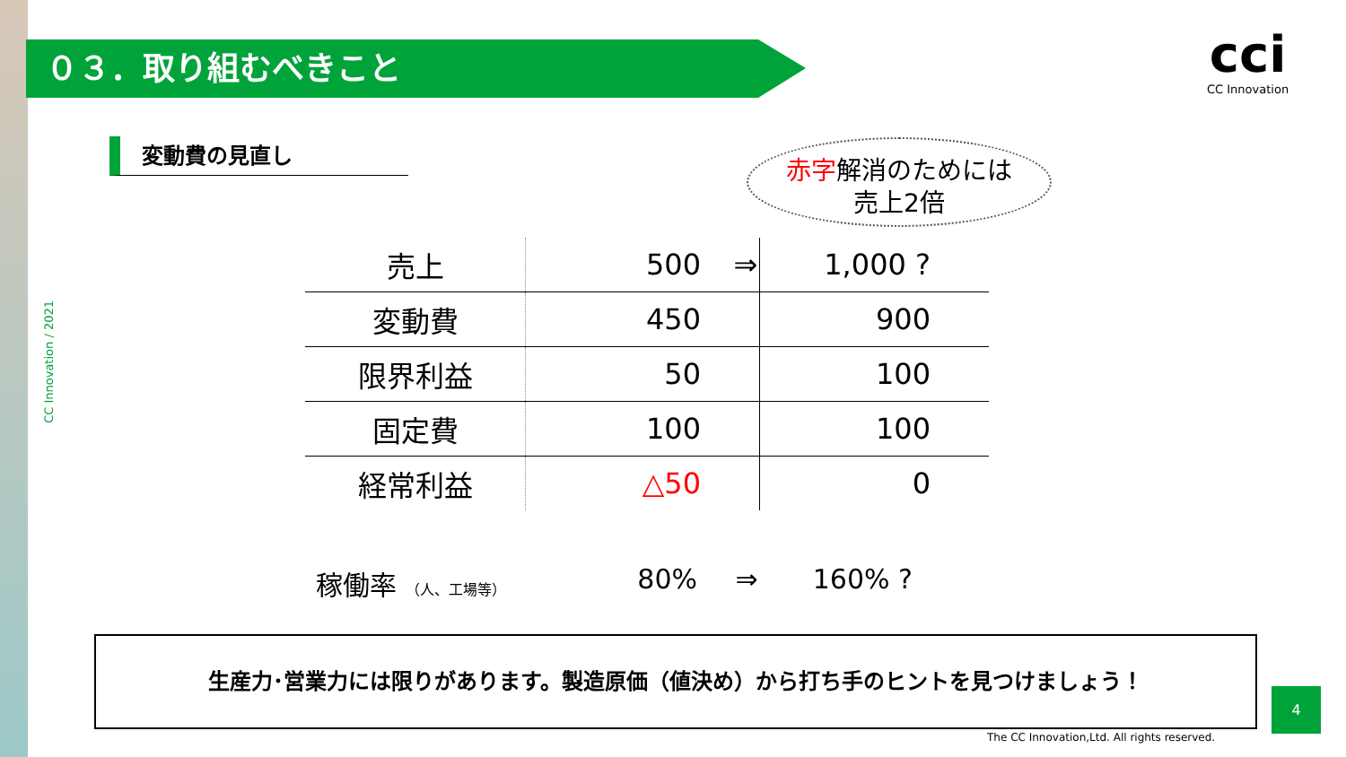０３．取り組むべきこと
cci
CC Innovation
CC Innovation / 2021
変動費の見直し
赤字解消のためには
売上2倍
| 売上 | 500 | ⇒ | 1,000 ? |
| 変動費 | 450 | | 900 |
| 限界利益 | 50 | | 100 |
| 固定費 | 100 | | 100 |
| 経常利益 | △50 | | 0 |
稼働率 （人、工場等） 80% ⇒ 160% ?
生産力･営業力には限りがあります。製造原価（値決め）から打ち手のヒントを見つけましょう！
4
The CC Innovation,Ltd. All rights reserved.